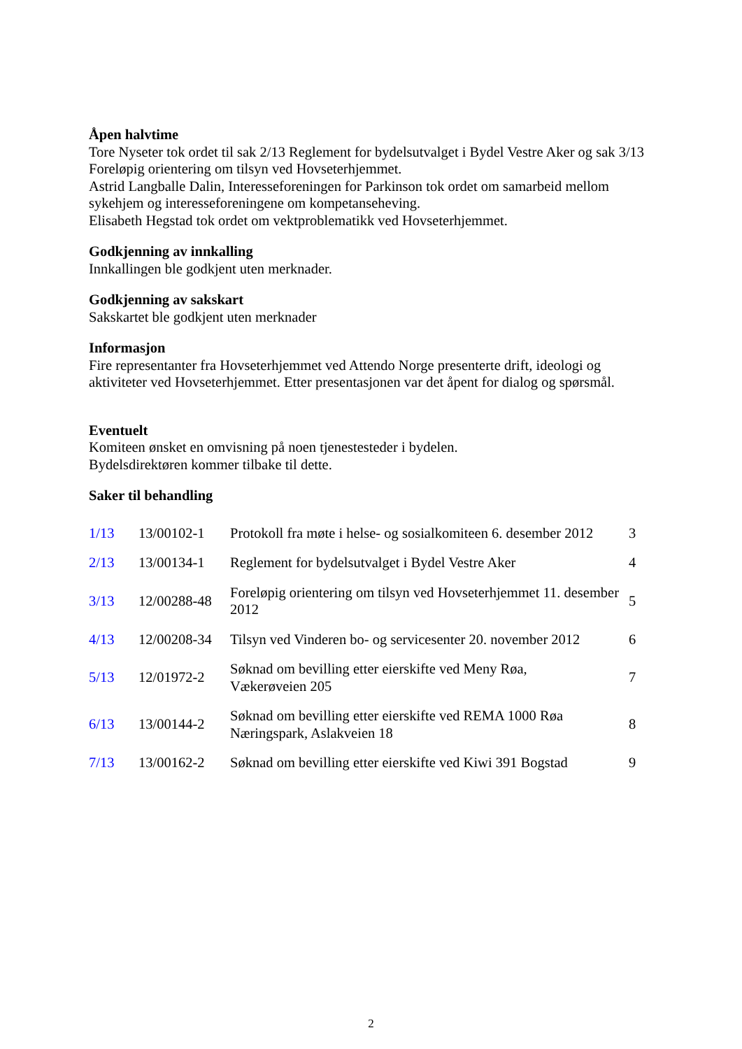Åpen halvtime
Tore Nyseter tok ordet til sak 2/13 Reglement for bydelsutvalget i Bydel Vestre Aker og sak 3/13 Foreløpig orientering om tilsyn ved Hovseterhjemmet.
Astrid Langballe Dalin, Interesseforeningen for Parkinson tok ordet om samarbeid mellom sykehjem og interesseforeningene om kompetanseheving.
Elisabeth Hegstad tok ordet om vektproblematikk ved Hovseterhjemmet.
Godkjenning av innkalling
Innkallingen ble godkjent uten merknader.
Godkjenning av sakskart
Sakskartet ble godkjent uten merknader
Informasjon
Fire representanter fra Hovseterhjemmet ved Attendo Norge presenterte drift, ideologi og aktiviteter ved Hovseterhjemmet. Etter presentasjonen var det åpent for dialog og spørsmål.
Eventuelt
Komiteen ønsket en omvisning på noen tjenestesteder i bydelen.
Bydelsdirektøren kommer tilbake til dette.
Saker til behandling
| 1/13 | 13/00102-1 | Protokoll fra møte i helse- og sosialkomiteen 6. desember 2012 | 3 |
| 2/13 | 13/00134-1 | Reglement for bydelsutvalget i Bydel Vestre Aker | 4 |
| 3/13 | 12/00288-48 | Foreløpig orientering om tilsyn ved Hovseterhjemmet 11. desember 2012 | 5 |
| 4/13 | 12/00208-34 | Tilsyn ved Vinderen bo- og servicesenter 20. november 2012 | 6 |
| 5/13 | 12/01972-2 | Søknad om bevilling etter eierskifte ved Meny Røa, Vækerøveien 205 | 7 |
| 6/13 | 13/00144-2 | Søknad om bevilling etter eierskifte ved REMA 1000 Røa Næringspark, Aslakveien 18 | 8 |
| 7/13 | 13/00162-2 | Søknad om bevilling etter eierskifte ved Kiwi 391 Bogstad | 9 |
2